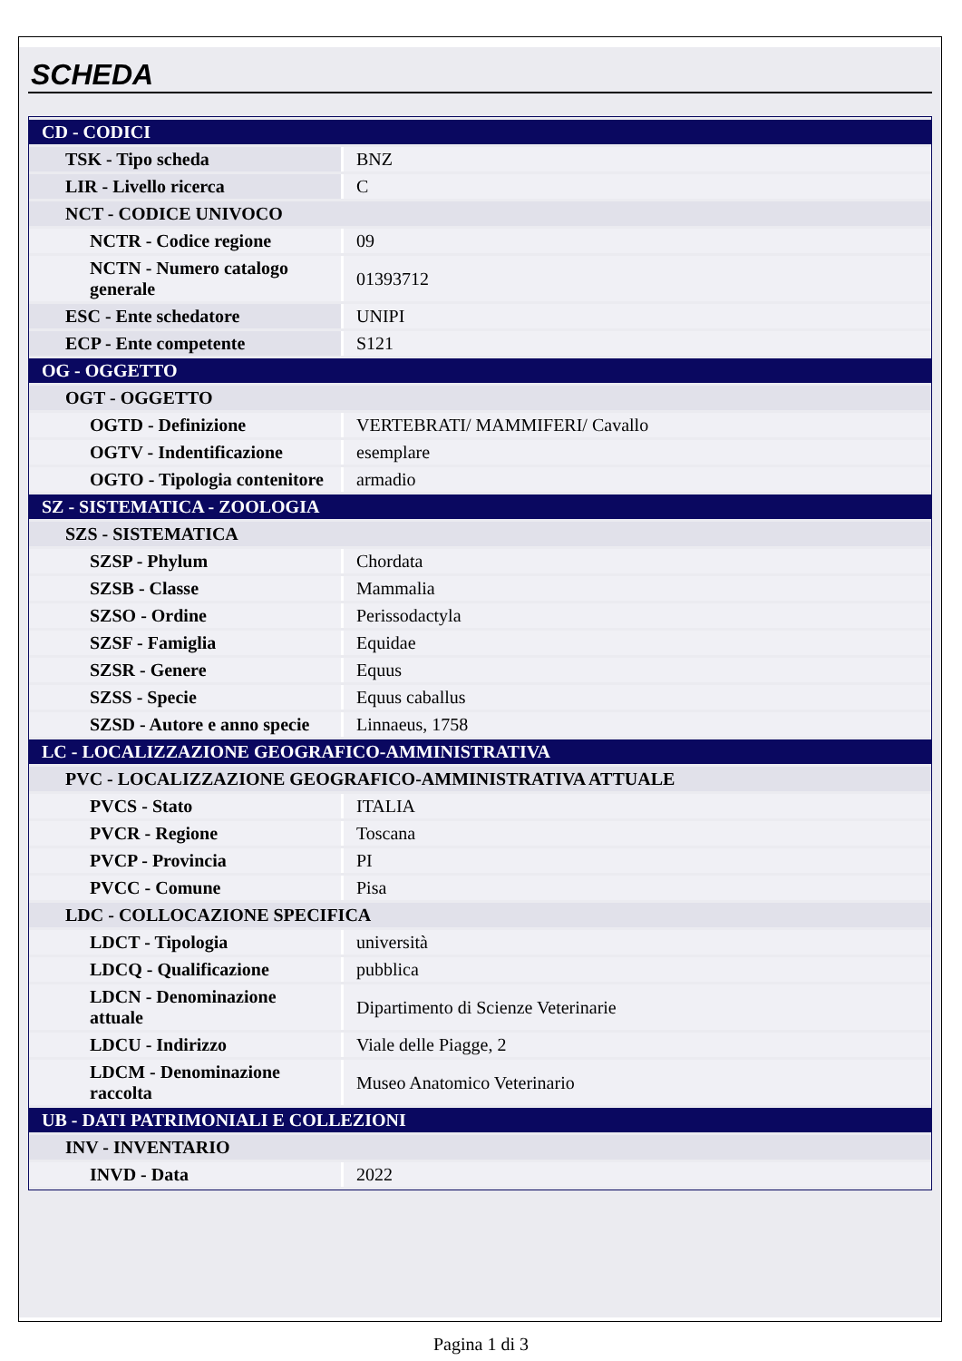SCHEDA
| CD - CODICI | |
| TSK - Tipo scheda | BNZ |
| LIR - Livello ricerca | C |
| NCT - CODICE UNIVOCO | |
| NCTR - Codice regione | 09 |
| NCTN - Numero catalogo generale | 01393712 |
| ESC - Ente schedatore | UNIPI |
| ECP - Ente competente | S121 |
| OG - OGGETTO | |
| OGT - OGGETTO | |
| OGTD - Definizione | VERTEBRATI/ MAMMIFERI/ Cavallo |
| OGTV - Indentificazione | esemplare |
| OGTO - Tipologia contenitore | armadio |
| SZ - SISTEMATICA - ZOOLOGIA | |
| SZS - SISTEMATICA | |
| SZSP - Phylum | Chordata |
| SZSB - Classe | Mammalia |
| SZSO - Ordine | Perissodactyla |
| SZSF - Famiglia | Equidae |
| SZSR - Genere | Equus |
| SZSS - Specie | Equus caballus |
| SZSD - Autore e anno specie | Linnaeus, 1758 |
| LC - LOCALIZZAZIONE GEOGRAFICO-AMMINISTRATIVA | |
| PVC - LOCALIZZAZIONE GEOGRAFICO-AMMINISTRATIVA ATTUALE | |
| PVCS - Stato | ITALIA |
| PVCR - Regione | Toscana |
| PVCP - Provincia | PI |
| PVCC - Comune | Pisa |
| LDC - COLLOCAZIONE SPECIFICA | |
| LDCT - Tipologia | università |
| LDCQ - Qualificazione | pubblica |
| LDCN - Denominazione attuale | Dipartimento di Scienze Veterinarie |
| LDCU - Indirizzo | Viale delle Piagge, 2 |
| LDCM - Denominazione raccolta | Museo Anatomico Veterinario |
| UB - DATI PATRIMONIALI E COLLEZIONI | |
| INV - INVENTARIO | |
| INVD - Data | 2022 |
Pagina 1 di 3